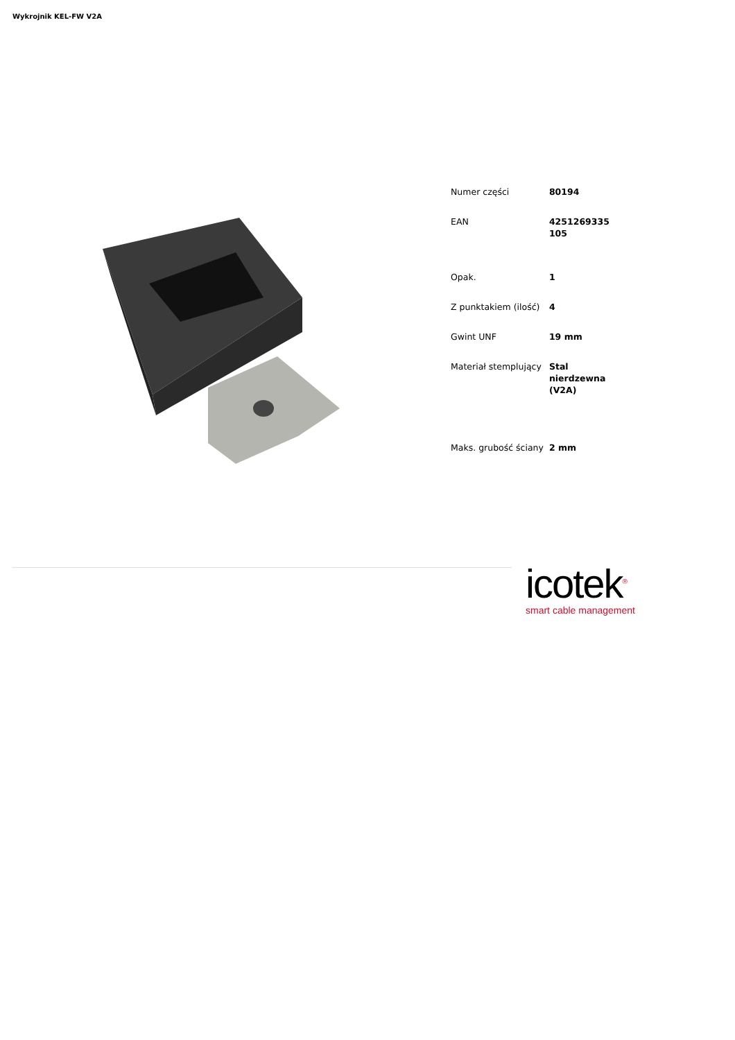Wykrojnik KEL-FW V2A
| Numer części | 80194 |
| EAN | 4251269335 105 |
| Opak. | 1 |
| Z punktakiem (ilość) | 4 |
| Gwint UNF | 19 mm |
| Materiał stemplujący | Stal nierdzewna (V2A) |
| Maks. grubość ściany | 2 mm |
icotek<sup>®</sup>
smart cable management